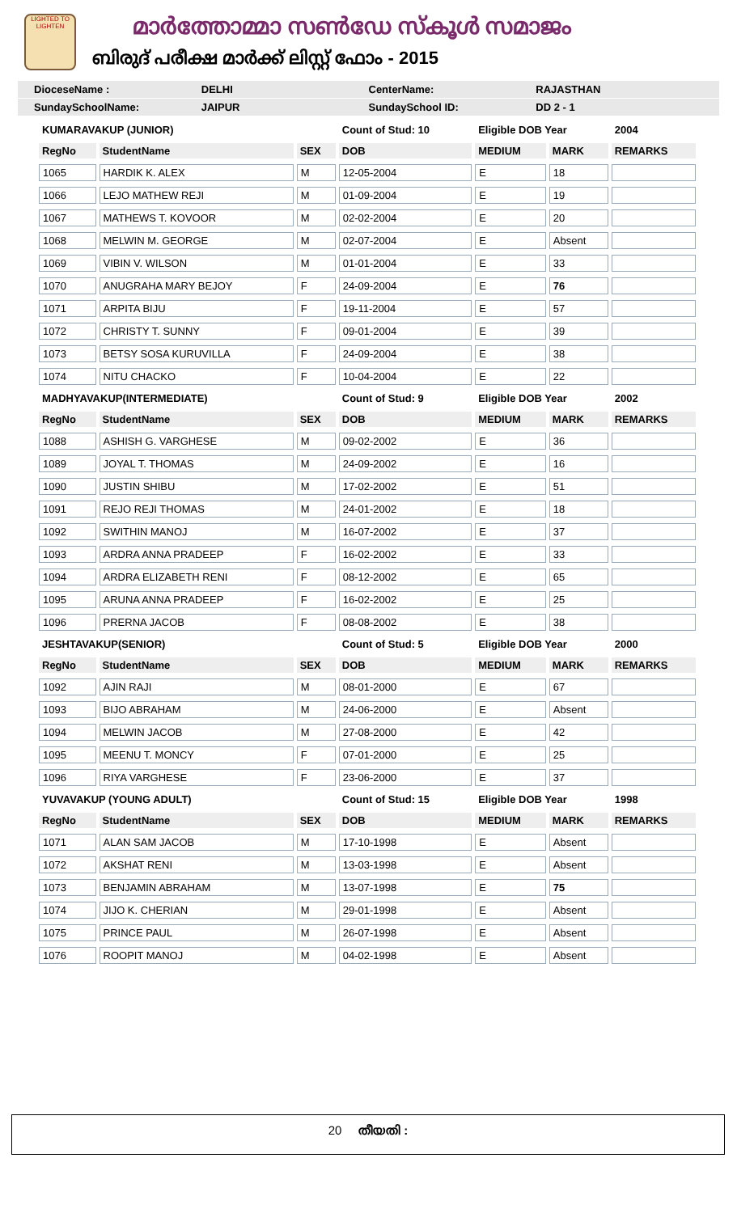LIGHTED TO LIGHTEN
മാർത്തോമ്മാ സൺഡേ സ്കൂൾ സമാജം
ബിരുദ് പരീക്ഷ മാർക്ക് ലിസ്റ്റ് ഫോം - 2015
DioceseName : DELHI CenterName: RAJASTHAN
SundaySchoolName: JAIPUR SundaySchool ID: DD 2 - 1
| KUMARAVAKUP (JUNIOR) | | | Count of Stud: 10 | Eligible DOB Year | | 2004 |
| RegNo | StudentName | SEX | DOB | MEDIUM | MARK | REMARKS |
| 1065 | HARDIK K. ALEX | M | 12-05-2004 | E | 18 | |
| 1066 | LEJO MATHEW REJI | M | 01-09-2004 | E | 19 | |
| 1067 | MATHEWS T. KOVOOR | M | 02-02-2004 | E | 20 | |
| 1068 | MELWIN M. GEORGE | M | 02-07-2004 | E | Absent | |
| 1069 | VIBIN V. WILSON | M | 01-01-2004 | E | 33 | |
| 1070 | ANUGRAHA MARY BEJOY | F | 24-09-2004 | E | 76 | |
| 1071 | ARPITA BIJU | F | 19-11-2004 | E | 57 | |
| 1072 | CHRISTY T. SUNNY | F | 09-01-2004 | E | 39 | |
| 1073 | BETSY SOSA KURUVILLA | F | 24-09-2004 | E | 38 | |
| 1074 | NITU CHACKO | F | 10-04-2004 | E | 22 | |
| MADHYAVAKUP(INTERMEDIATE) | | | Count of Stud: 9 | Eligible DOB Year | | 2002 |
| RegNo | StudentName | SEX | DOB | MEDIUM | MARK | REMARKS |
| 1088 | ASHISH G. VARGHESE | M | 09-02-2002 | E | 36 | |
| 1089 | JOYAL T. THOMAS | M | 24-09-2002 | E | 16 | |
| 1090 | JUSTIN SHIBU | M | 17-02-2002 | E | 51 | |
| 1091 | REJO REJI THOMAS | M | 24-01-2002 | E | 18 | |
| 1092 | SWITHIN MANOJ | M | 16-07-2002 | E | 37 | |
| 1093 | ARDRA ANNA PRADEEP | F | 16-02-2002 | E | 33 | |
| 1094 | ARDRA ELIZABETH RENI | F | 08-12-2002 | E | 65 | |
| 1095 | ARUNA ANNA PRADEEP | F | 16-02-2002 | E | 25 | |
| 1096 | PRERNA JACOB | F | 08-08-2002 | E | 38 | |
| JESHTAVAKUP(SENIOR) | | | Count of Stud: 5 | Eligible DOB Year | | 2000 |
| RegNo | StudentName | SEX | DOB | MEDIUM | MARK | REMARKS |
| 1092 | AJIN RAJI | M | 08-01-2000 | E | 67 | |
| 1093 | BIJO ABRAHAM | M | 24-06-2000 | E | Absent | |
| 1094 | MELWIN JACOB | M | 27-08-2000 | E | 42 | |
| 1095 | MEENU T. MONCY | F | 07-01-2000 | E | 25 | |
| 1096 | RIYA VARGHESE | F | 23-06-2000 | E | 37 | |
| YUVAVAKUP (YOUNG ADULT) | | | Count of Stud: 15 | Eligible DOB Year | | 1998 |
| RegNo | StudentName | SEX | DOB | MEDIUM | MARK | REMARKS |
| 1071 | ALAN SAM JACOB | M | 17-10-1998 | E | Absent | |
| 1072 | AKSHAT RENI | M | 13-03-1998 | E | Absent | |
| 1073 | BENJAMIN ABRAHAM | M | 13-07-1998 | E | 75 | |
| 1074 | JIJO K. CHERIAN | M | 29-01-1998 | E | Absent | |
| 1075 | PRINCE PAUL | M | 26-07-1998 | E | Absent | |
| 1076 | ROOPIT MANOJ | M | 04-02-1998 | E | Absent | |
20 തീയതി :